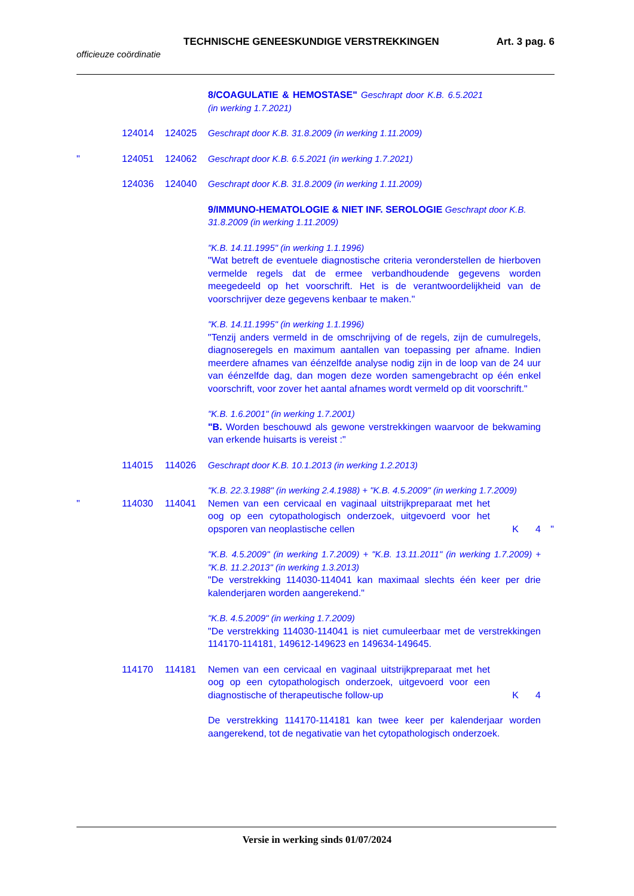TECHNISCHE GENEESKUNDIGE VERSTREKKINGEN Art. 3 pag. 6
officieuze coördinatie
8/COAGULATIE & HEMOSTASE" Geschrapt door K.B. 6.5.2021 (in werking 1.7.2021)
124014 124025 Geschrapt door K.B. 31.8.2009 (in werking 1.11.2009)
" 124051 124062 Geschrapt door K.B. 6.5.2021 (in werking 1.7.2021)
124036 124040 Geschrapt door K.B. 31.8.2009 (in werking 1.11.2009)
9/IMMUNO-HEMATOLOGIE & NIET INF. SEROLOGIE Geschrapt door K.B. 31.8.2009 (in werking 1.11.2009)
"K.B. 14.11.1995" (in werking 1.1.1996)
"Wat betreft de eventuele diagnostische criteria veronderstellen de hierboven vermelde regels dat de ermee verbandhoudende gegevens worden meegedeeld op het voorschrift. Het is de verantwoordelijkheid van de voorschrijver deze gegevens kenbaar te maken."
"K.B. 14.11.1995" (in werking 1.1.1996)
"Tenzij anders vermeld in de omschrijving of de regels, zijn de cumulregels, diagnoseregels en maximum aantallen van toepassing per afname. Indien meerdere afnames van éénzelfde analyse nodig zijn in de loop van de 24 uur van éénzelfde dag, dan mogen deze worden samengebracht op één enkel voorschrift, voor zover het aantal afnames wordt vermeld op dit voorschrift."
"K.B. 1.6.2001" (in werking 1.7.2001)
"B. Worden beschouwd als gewone verstrekkingen waarvoor de bekwaming van erkende huisarts is vereist :"
114015 114026 Geschrapt door K.B. 10.1.2013 (in werking 1.2.2013)
"K.B. 22.3.1988" (in werking 2.4.1988) + "K.B. 4.5.2009" (in werking 1.7.2009)
" 114030 114041 Nemen van een cervicaal en vaginaal uitstrijkpreparaat met het oog op een cytopathologisch onderzoek, uitgevoerd voor het opsporen van neoplastische cellen
K 4 "
"K.B. 4.5.2009" (in werking 1.7.2009) + "K.B. 13.11.2011" (in werking 1.7.2009) + "K.B. 11.2.2013" (in werking 1.3.2013)
"De verstrekking 114030-114041 kan maximaal slechts één keer per drie kalenderjaren worden aangerekend."
"K.B. 4.5.2009" (in werking 1.7.2009)
"De verstrekking 114030-114041 is niet cumuleerbaar met de verstrekkingen 114170-114181, 149612-149623 en 149634-149645.
114170 114181 Nemen van een cervicaal en vaginaal uitstrijkpreparaat met het oog op een cytopathologisch onderzoek, uitgevoerd voor een diagnostische of therapeutische follow-up
K 4
De verstrekking 114170-114181 kan twee keer per kalenderjaar worden aangerekend, tot de negativatie van het cytopathologisch onderzoek.
Versie in werking sinds 01/07/2024